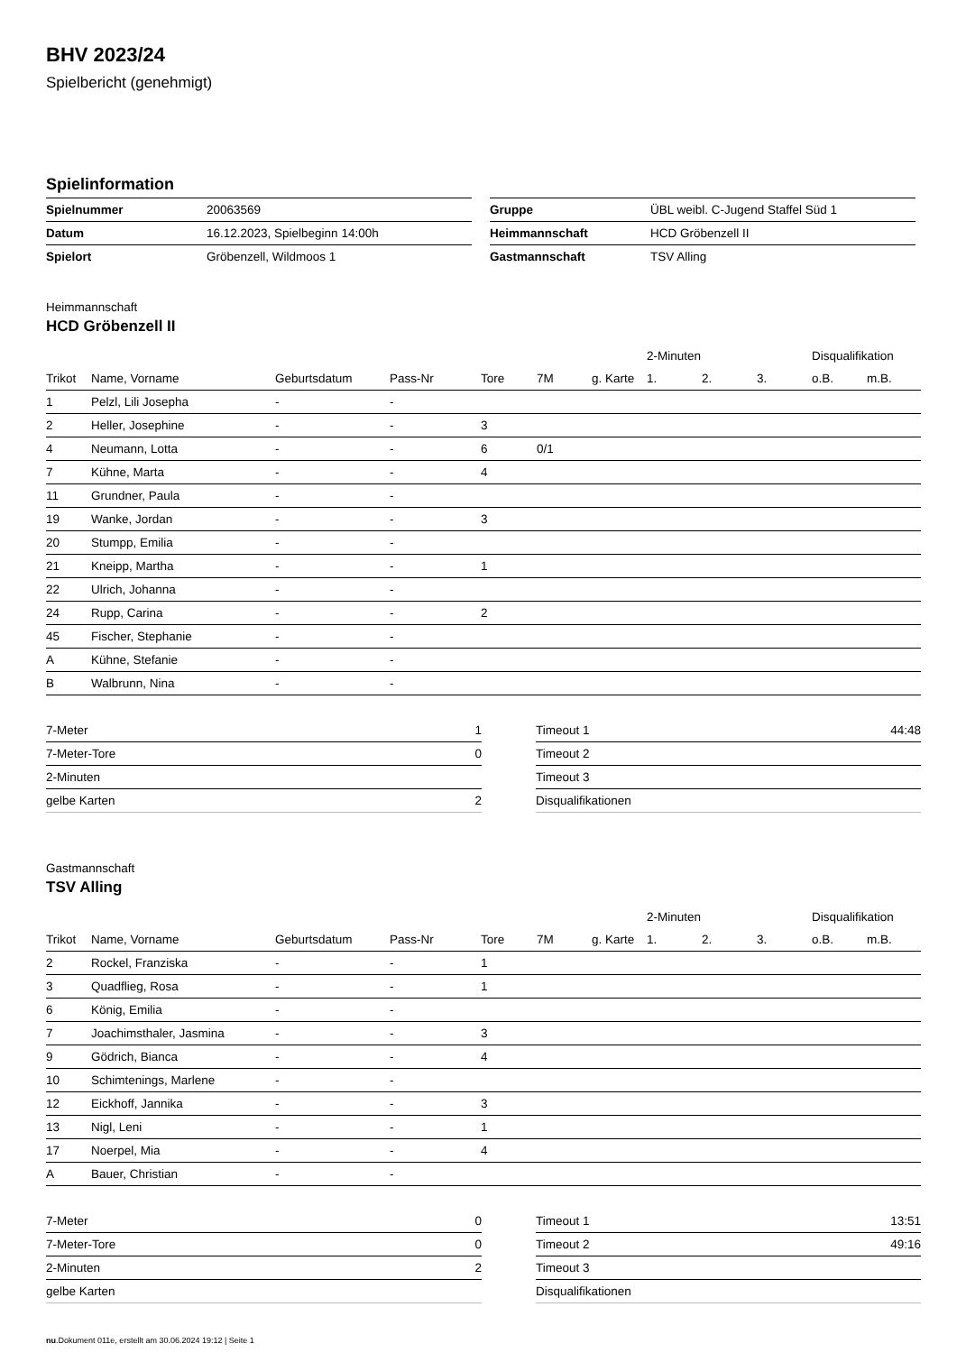BHV 2023/24
Spielbericht (genehmigt)
Spielinformation
| Spielnummer | 20063569 |
| Datum | 16.12.2023, Spielbeginn 14:00h |
| Spielort | Gröbenzell, Wildmoos 1 |
| Gruppe | ÜBL weibl. C-Jugend Staffel Süd 1 |
| Heimmannschaft | HCD Gröbenzell II |
| Gastmannschaft | TSV Alling |
Heimmannschaft
HCD Gröbenzell II
| | | | | | | | 2-Minuten | | | Disqualifikation | |
| --- | --- | --- | --- | --- | --- | --- | --- | --- | --- | --- | --- |
| Trikot | Name, Vorname | Geburtsdatum | Pass-Nr | Tore | 7M | g. Karte | 1. | 2. | 3. | o.B. | m.B. |
| 1 | Pelzl, Lili Josepha | - | - | | | | | | | | |
| 2 | Heller, Josephine | - | - | 3 | | | | | | | |
| 4 | Neumann, Lotta | - | - | 6 | 0/1 | | | | | | |
| 7 | Kühne, Marta | - | - | 4 | | | | | | | |
| 11 | Grundner, Paula | - | - | | | | | | | | |
| 19 | Wanke, Jordan | - | - | 3 | | | | | | | |
| 20 | Stumpp, Emilia | - | - | | | | | | | | |
| 21 | Kneipp, Martha | - | - | 1 | | | | | | | |
| 22 | Ulrich, Johanna | - | - | | | | | | | | |
| 24 | Rupp, Carina | - | - | 2 | | | | | | | |
| 45 | Fischer, Stephanie | - | - | | | | | | | | |
| A | Kühne, Stefanie | - | - | | | | | | | | |
| B | Walbrunn, Nina | - | - | | | | | | | | |
| 7-Meter | 1 |
| 7-Meter-Tore | 0 |
| 2-Minuten | |
| gelbe Karten | 2 |
| Timeout 1 | 44:48 |
| Timeout 2 | |
| Timeout 3 | |
| Disqualifikationen | |
Gastmannschaft
TSV Alling
| | | | | | | | 2-Minuten | | | Disqualifikation | |
| --- | --- | --- | --- | --- | --- | --- | --- | --- | --- | --- | --- |
| Trikot | Name, Vorname | Geburtsdatum | Pass-Nr | Tore | 7M | g. Karte | 1. | 2. | 3. | o.B. | m.B. |
| 2 | Rockel, Franziska | - | - | 1 | | | | | | | |
| 3 | Quadflieg, Rosa | - | - | 1 | | | | | | | |
| 6 | König, Emilia | - | - | | | | | | | | |
| 7 | Joachimsthaler, Jasmina | - | - | 3 | | | | | | | |
| 9 | Gödrich, Bianca | - | - | 4 | | | | | | | |
| 10 | Schimtenings, Marlene | - | - | | | | | | | | |
| 12 | Eickhoff, Jannika | - | - | 3 | | | | | | | |
| 13 | Nigl, Leni | - | - | 1 | | | | | | | |
| 17 | Noerpel, Mia | - | - | 4 | | | | | | | |
| A | Bauer, Christian | - | - | | | | | | | | |
| 7-Meter | 0 |
| 7-Meter-Tore | 0 |
| 2-Minuten | 2 |
| gelbe Karten | |
| Timeout 1 | 13:51 |
| Timeout 2 | 49:16 |
| Timeout 3 | |
| Disqualifikationen | |
nu.Dokument 011e, erstellt am 30.06.2024 19:12 | Seite 1